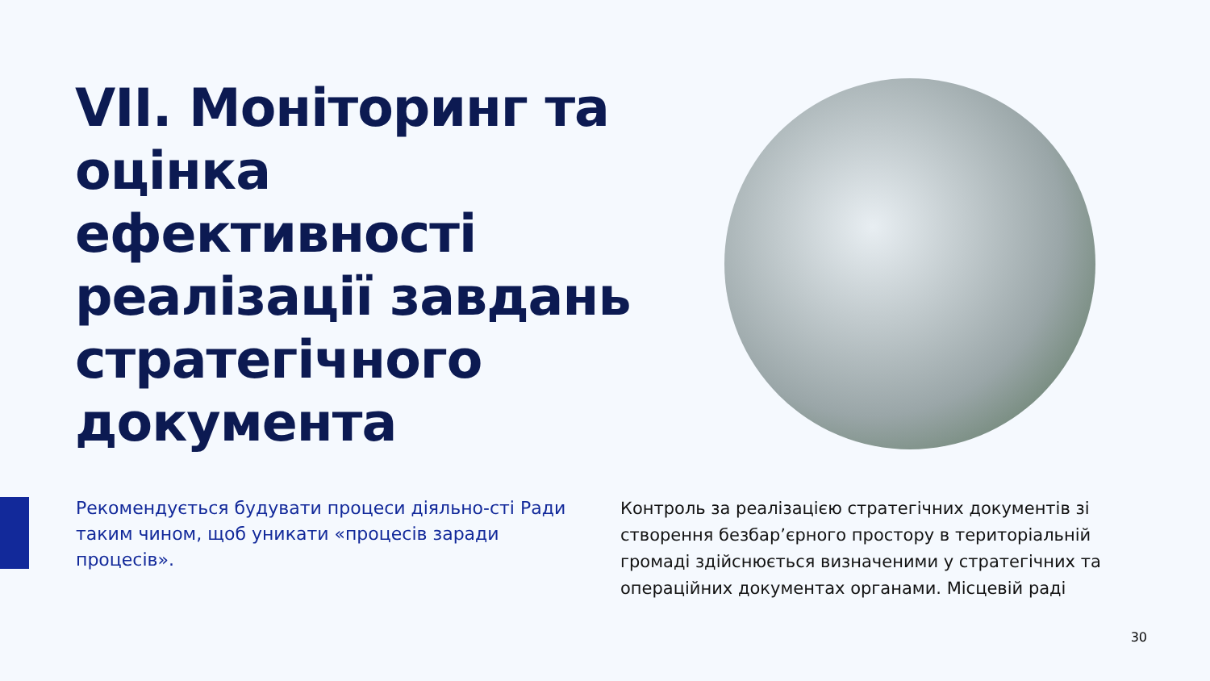VII. Моніторинг та оцінка ефективності реалізації завдань стратегічного документа
Рекомендується будувати процеси діяльно-сті Ради таким чином, щоб уникати «процесів заради процесів».
Контроль за реалізацією стратегічних документів зі створення безбар’єрного простору в територіальній громаді здійснюється визначеними у стратегічних та операційних документах органами. Місцевій раді
30